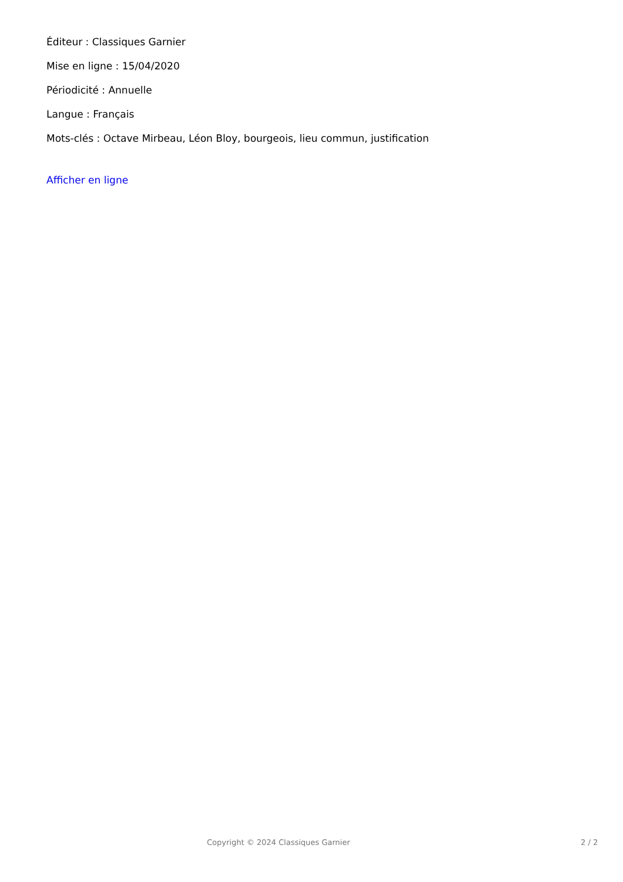Éditeur : Classiques Garnier
Mise en ligne : 15/04/2020
Périodicité : Annuelle
Langue : Français
Mots-clés : Octave Mirbeau, Léon Bloy, bourgeois, lieu commun, justification
Afficher en ligne
Copyright © 2024 Classiques Garnier 2 / 2